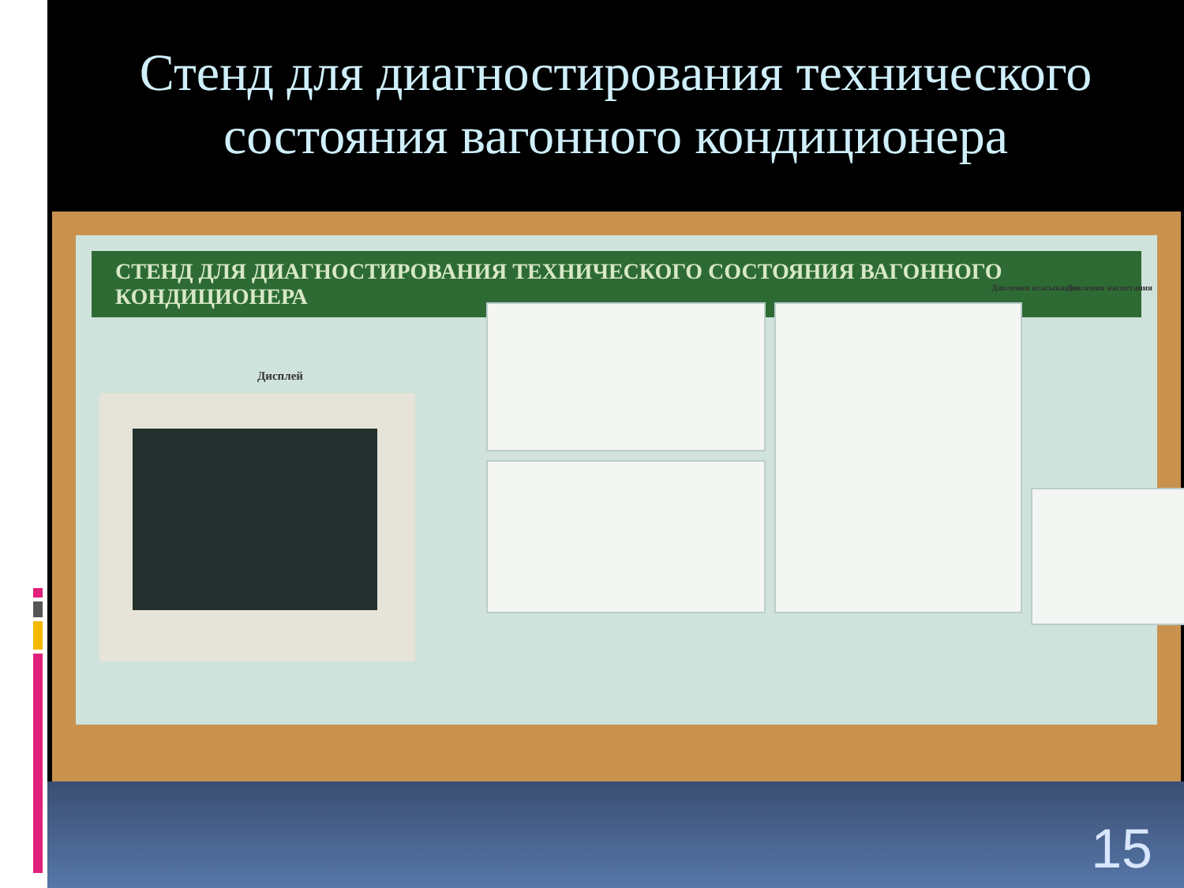Стенд для диагностирования технического состояния вагонного кондиционера
СТЕНД ДЛЯ ДИАГНОСТИРОВАНИЯ ТЕХНИЧЕСКОГО СОСТОЯНИЯ ВАГОННОГО КОНДИЦИОНЕРА
Дисплей
Давления всасывания Давления нагнетания
15